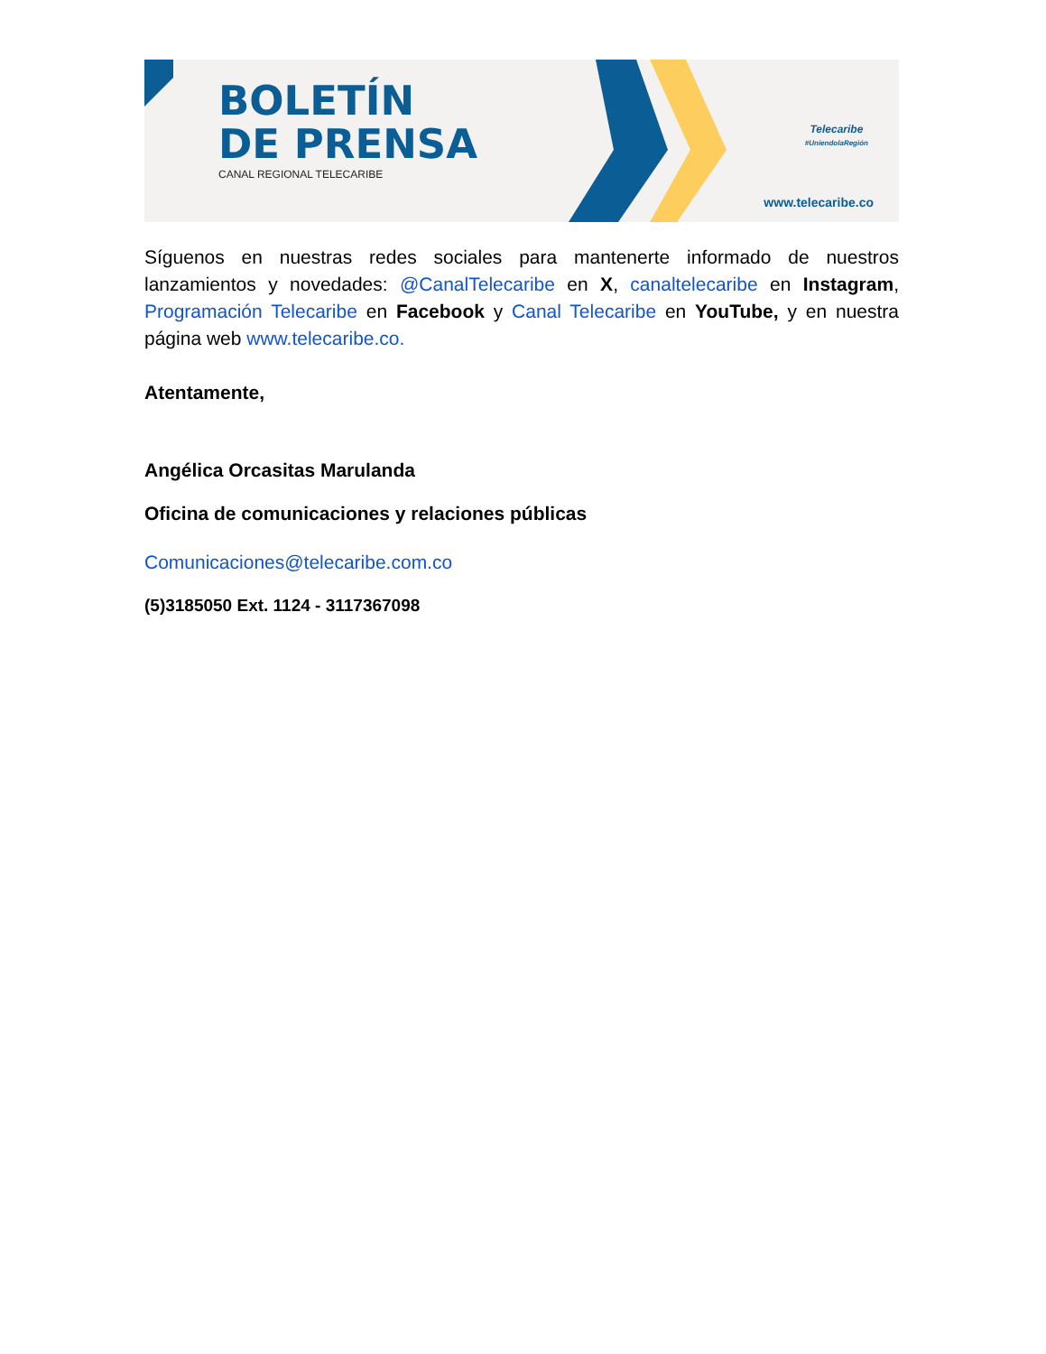BOLETÍN
DE PRENSA
CANAL REGIONAL TELECARIBE
Telecaribe
#UniendolaRegión
www.telecaribe.co
Síguenos en nuestras redes sociales para mantenerte informado de nuestros lanzamientos y novedades: @CanalTelecaribe en X, canaltelecaribe en Instagram, Programación Telecaribe en Facebook y Canal Telecaribe en YouTube, y en nuestra página web www.telecaribe.co.
Atentamente,
Angélica Orcasitas Marulanda
Oficina de comunicaciones y relaciones públicas
Comunicaciones@telecaribe.com.co
(5)3185050 Ext. 1124 - 3117367098